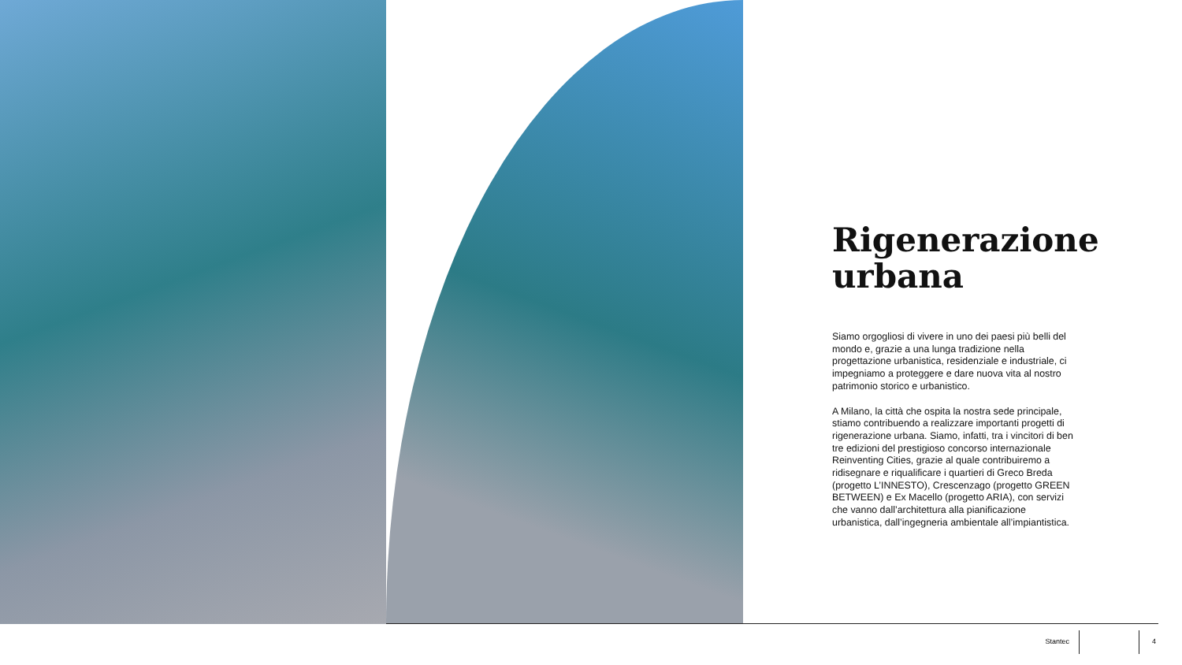Rigenerazione urbana
Siamo orgogliosi di vivere in uno dei paesi più belli del mondo e, grazie a una lunga tradizione nella progettazione urbanistica, residenziale e industriale, ci impegniamo a proteggere e dare nuova vita al nostro patrimonio storico e urbanistico.
A Milano, la città che ospita la nostra sede principale, stiamo contribuendo a realizzare importanti progetti di rigenerazione urbana. Siamo, infatti, tra i vincitori di ben tre edizioni del prestigioso concorso internazionale Reinventing Cities, grazie al quale contribuiremo a ridisegnare e riqualificare i quartieri di Greco Breda (progetto L’INNESTO), Crescenzago (progetto GREEN BETWEEN) e Ex Macello (progetto ARIA), con servizi che vanno dall’architettura alla pianificazione urbanistica, dall’ingegneria ambientale all’impiantistica.
Stantec 4